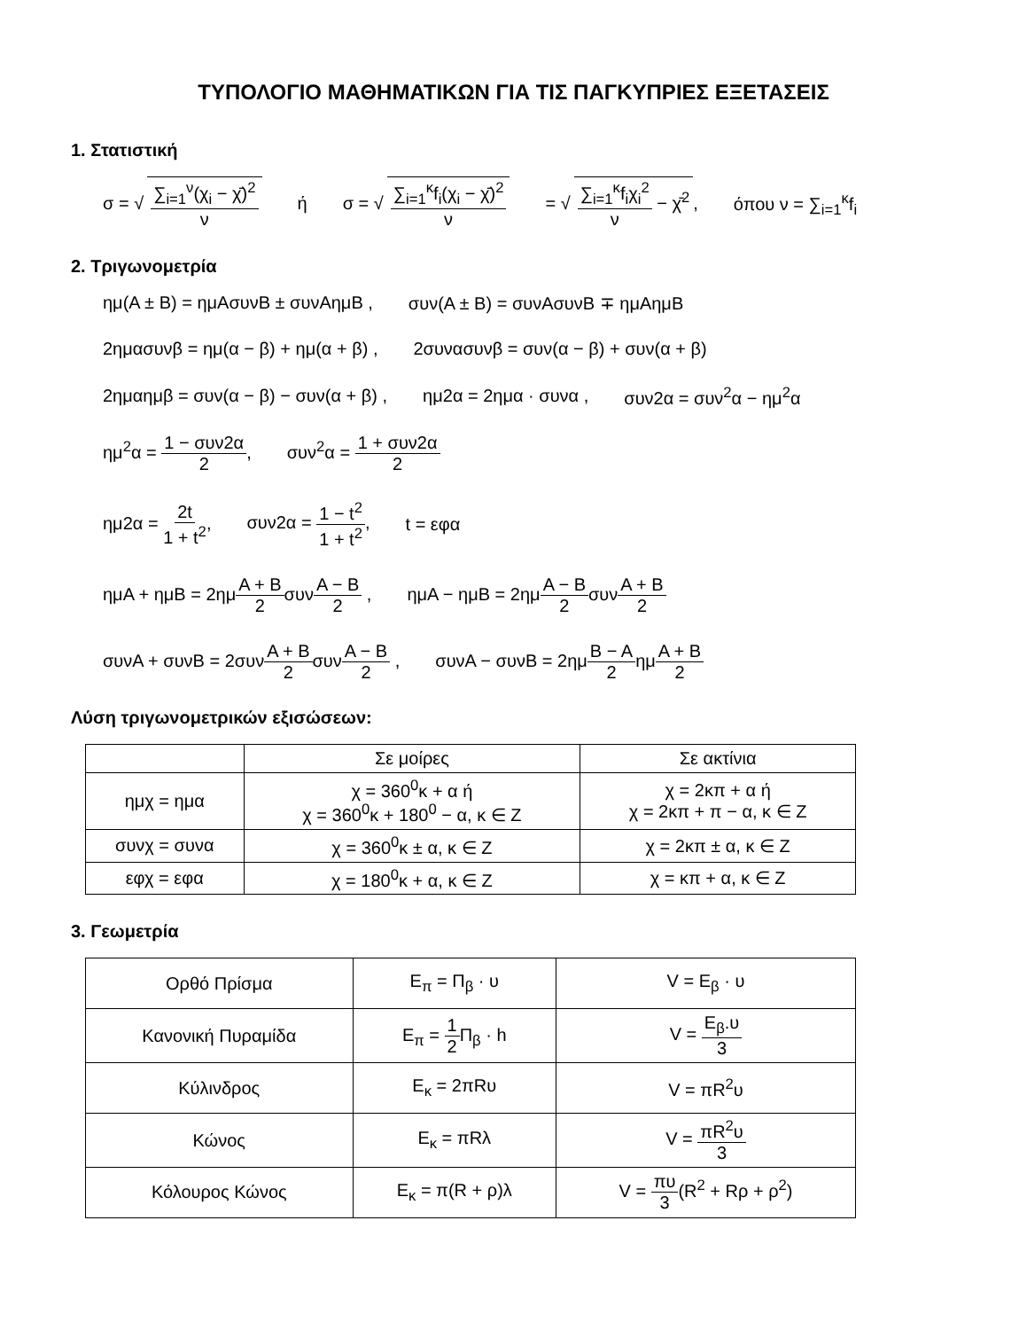ΤΥΠΟΛΟΓΙΟ ΜΑΘΗΜΑΤΙΚΩΝ ΓΙΑ ΤΙΣ ΠΑΓΚΥΠΡΙΕΣ ΕΞΕΤΑΣΕΙΣ
1. Στατιστική
σ = √ ∑<sub>i=1</sub><sup>ν</sup>(χ<sub>i</sub> − χ̄)<sup>2</sup> ν ή σ = √ ∑<sub>i=1</sub><sup>κ</sup>f<sub>i</sub>(χ<sub>i</sub> − χ̄)<sup>2</sup> ν = √ ∑<sub>i=1</sub><sup>κ</sup>f<sub>i</sub>χ<sub>i</sub><sup>2</sup> ν − χ̄<sup>2</sup>, όπου ν = ∑<sub>i=1</sub><sup>κ</sup>f<sub>i</sub>
2. Τριγωνομετρία
ημ(Α ± Β) = ημΑσυνΒ ± συνΑημΒ , συν(Α ± Β) = συνΑσυνΒ ∓ ημΑημΒ
2ημασυνβ = ημ(α − β) + ημ(α + β) , 2συνασυνβ = συν(α − β) + συν(α + β)
2ημαημβ = συν(α − β) − συν(α + β) , ημ2α = 2ημα · συνα , συν2α = συν<sup>2</sup>α − ημ<sup>2</sup>α
ημ<sup>2</sup>α = 1 − συν2α 2, συν<sup>2</sup>α = 1 + συν2α 2
ημ2α = 2t 1 + t<sup>2</sup>, συν2α = 1 − t<sup>2</sup> 1 + t<sup>2</sup>, t = εφα
ημΑ + ημΒ = 2ημΑ + Β 2συνΑ − Β 2 , ημΑ − ημΒ = 2ημΑ − Β 2συνΑ + Β 2
συνΑ + συνΒ = 2συνΑ + Β 2συνΑ − Β 2 , συνΑ − συνΒ = 2ημΒ − Α 2ημΑ + Β 2
Λύση τριγωνομετρικών εξισώσεων:
| | Σε μοίρες | Σε ακτίνια |
| --- | --- | --- |
| ημχ = ημα | χ = 360<sup>0</sup>κ + α ή χ = 360<sup>0</sup>κ + 180<sup>0</sup> − α, κ ∈ Ζ | χ = 2κπ + α ή χ = 2κπ + π − α, κ ∈ Ζ |
| συνχ = συνα | χ = 360<sup>0</sup>κ ± α, κ ∈ Ζ | χ = 2κπ ± α, κ ∈ Ζ |
| εφχ = εφα | χ = 180<sup>0</sup>κ + α, κ ∈ Ζ | χ = κπ + α, κ ∈ Ζ |
3. Γεωμετρία
| Ορθό Πρίσμα | Ε<sub>π</sub> = Π<sub>β</sub> · υ | V = Ε<sub>β</sub> · υ |
| Κανονική Πυραμίδα | Ε<sub>π</sub> = 1 2 Π<sub>β</sub> · h | V = Ε<sub>β</sub>.υ 3 |
| Κύλινδρος | Ε<sub>κ</sub> = 2πRυ | V = πR<sup>2</sup>υ |
| Κώνος | Ε<sub>κ</sub> = πRλ | V = πR<sup>2</sup>υ 3 |
| Κόλουρος Κώνος | Ε<sub>κ</sub> = π(R + ρ)λ | V = πυ 3 (R<sup>2</sup> + Rρ + ρ<sup>2</sup>) |